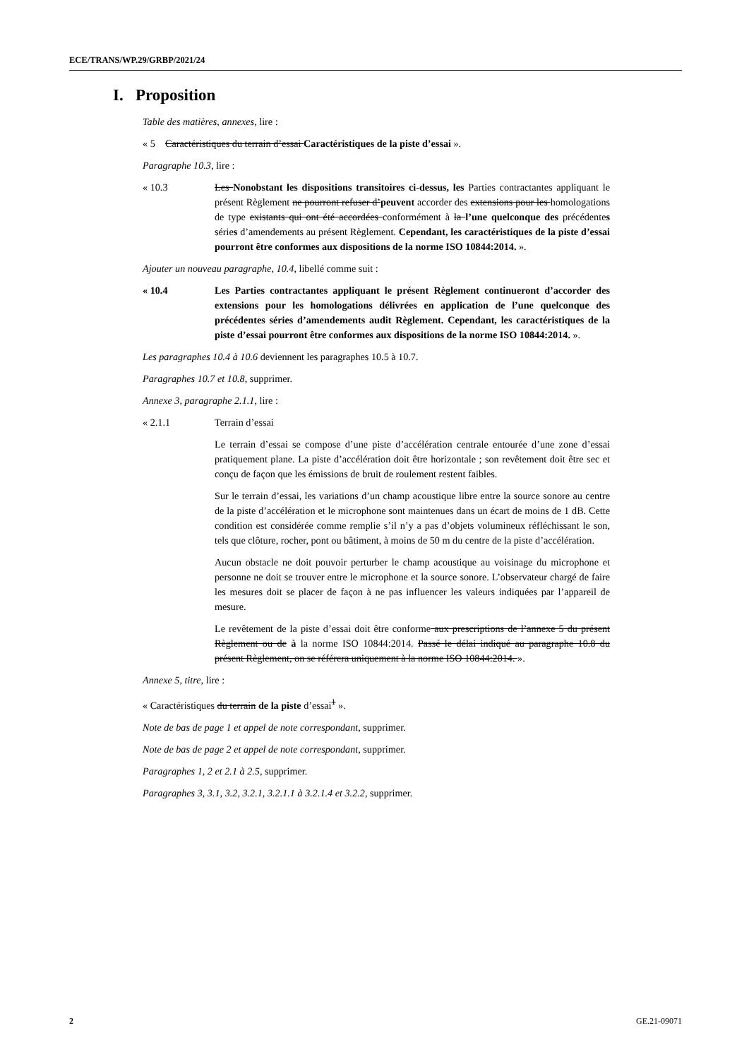ECE/TRANS/WP.29/GRBP/2021/24
I. Proposition
Table des matières, annexes, lire :
« 5 Caractéristiques du terrain d’essai Caractéristiques de la piste d’essai ».
Paragraphe 10.3, lire :
« 10.3 Les Nonobstant les dispositions transitoires ci-dessus, les Parties contractantes appliquant le présent Règlement ne pourront refuser d’peuvent accorder des extensions pour les homologations de type existants qui ont été accordées conformément à la l’une quelconque des précédentes séries d’amendements au présent Règlement. Cependant, les caractéristiques de la piste d’essai pourront être conformes aux dispositions de la norme ISO 10844:2014. ».
Ajouter un nouveau paragraphe, 10.4, libellé comme suit :
« 10.4 Les Parties contractantes appliquant le présent Règlement continueront d’accorder des extensions pour les homologations délivrées en application de l’une quelconque des précédentes séries d’amendements audit Règlement. Cependant, les caractéristiques de la piste d’essai pourront être conformes aux dispositions de la norme ISO 10844:2014. ».
Les paragraphes 10.4 à 10.6 deviennent les paragraphes 10.5 à 10.7.
Paragraphes 10.7 et 10.8, supprimer.
Annexe 3, paragraphe 2.1.1, lire :
« 2.1.1 Terrain d’essai
Le terrain d’essai se compose d’une piste d’accélération centrale entourée d’une zone d’essai pratiquement plane. La piste d’accélération doit être horizontale ; son revêtement doit être sec et conçu de façon que les émissions de bruit de roulement restent faibles.
Sur le terrain d’essai, les variations d’un champ acoustique libre entre la source sonore au centre de la piste d’accélération et le microphone sont maintenues dans un écart de moins de 1 dB. Cette condition est considérée comme remplie s’il n’y a pas d’objets volumineux réfléchissant le son, tels que clôture, rocher, pont ou bâtiment, à moins de 50 m du centre de la piste d’accélération.
Aucun obstacle ne doit pouvoir perturber le champ acoustique au voisinage du microphone et personne ne doit se trouver entre le microphone et la source sonore. L’observateur chargé de faire les mesures doit se placer de façon à ne pas influencer les valeurs indiquées par l’appareil de mesure.
Le revêtement de la piste d’essai doit être conforme aux prescriptions de l’annexe 5 du présent Règlement ou de à la norme ISO 10844:2014. Passé le délai indiqué au paragraphe 10.8 du présent Règlement, on se référera uniquement à la norme ISO 10844:2014. ».
Annexe 5, titre, lire :
« Caractéristiques du terrain de la piste d’essai<sup>1</sup> ».
Note de bas de page 1 et appel de note correspondant, supprimer.
Note de bas de page 2 et appel de note correspondant, supprimer.
Paragraphes 1, 2 et 2.1 à 2.5, supprimer.
Paragraphes 3, 3.1, 3.2, 3.2.1, 3.2.1.1 à 3.2.1.4 et 3.2.2, supprimer.
2 GE.21-09071